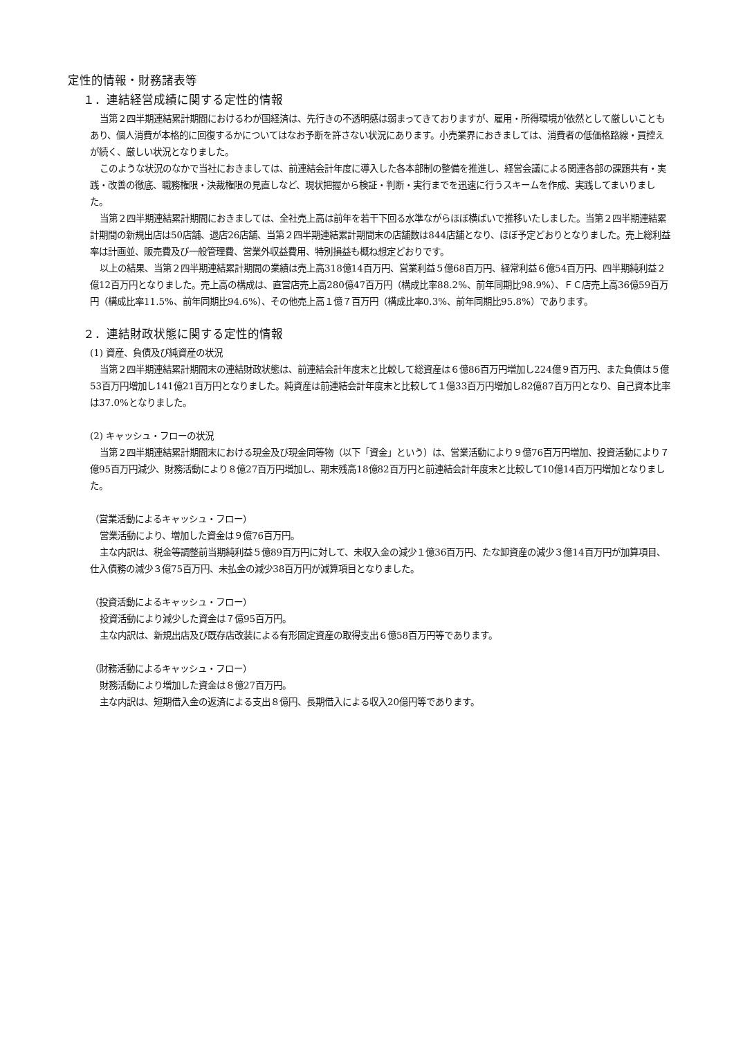定性的情報・財務諸表等
１．連結経営成績に関する定性的情報
当第２四半期連結累計期間におけるわが国経済は、先行きの不透明感は弱まってきておりますが、雇用・所得環境が依然として厳しいこともあり、個人消費が本格的に回復するかについてはなお予断を許さない状況にあります。小売業界におきましては、消費者の低価格路線・買控えが続く、厳しい状況となりました。
このような状況のなかで当社におきましては、前連結会計年度に導入した各本部制の整備を推進し、経営会議による関連各部の課題共有・実践・改善の徹底、職務権限・決裁権限の見直しなど、現状把握から検証・判断・実行までを迅速に行うスキームを作成、実践してまいりました。
当第２四半期連結累計期間におきましては、全社売上高は前年を若干下回る水準ながらほぼ横ばいで推移いたしました。当第２四半期連結累計期間の新規出店は50店舗、退店26店舗、当第２四半期連結累計期間末の店舗数は844店舗となり、ほぼ予定どおりとなりました。売上総利益率は計画並、販売費及び一般管理費、営業外収益費用、特別損益も概ね想定どおりです。
以上の結果、当第２四半期連結累計期間の業績は売上高318億14百万円、営業利益５億68百万円、経常利益６億54百万円、四半期純利益２億12百万円となりました。売上高の構成は、直営店売上高280億47百万円（構成比率88.2%、前年同期比98.9%）、ＦＣ店売上高36億59百万円（構成比率11.5%、前年同期比94.6%）、その他売上高１億７百万円（構成比率0.3%、前年同期比95.8%）であります。
２．連結財政状態に関する定性的情報
(1) 資産、負債及び純資産の状況
当第２四半期連結累計期間末の連結財政状態は、前連結会計年度末と比較して総資産は６億86百万円増加し224億９百万円、また負債は５億53百万円増加し141億21百万円となりました。純資産は前連結会計年度末と比較して１億33百万円増加し82億87百万円となり、自己資本比率は37.0%となりました。
(2) キャッシュ・フローの状況
当第２四半期連結累計期間末における現金及び現金同等物（以下「資金」という）は、営業活動により９億76百万円増加、投資活動により７億95百万円減少、財務活動により８億27百万円増加し、期末残高18億82百万円と前連結会計年度末と比較して10億14百万円増加となりました。
（営業活動によるキャッシュ・フロー）
営業活動により、増加した資金は９億76百万円。
主な内訳は、税金等調整前当期純利益５億89百万円に対して、未収入金の減少１億36百万円、たな卸資産の減少３億14百万円が加算項目、仕入債務の減少３億75百万円、未払金の減少38百万円が減算項目となりました。
（投資活動によるキャッシュ・フロー）
投資活動により減少した資金は７億95百万円。
主な内訳は、新規出店及び既存店改装による有形固定資産の取得支出６億58百万円等であります。
（財務活動によるキャッシュ・フロー）
財務活動により増加した資金は８億27百万円。
主な内訳は、短期借入金の返済による支出８億円、長期借入による収入20億円等であります。